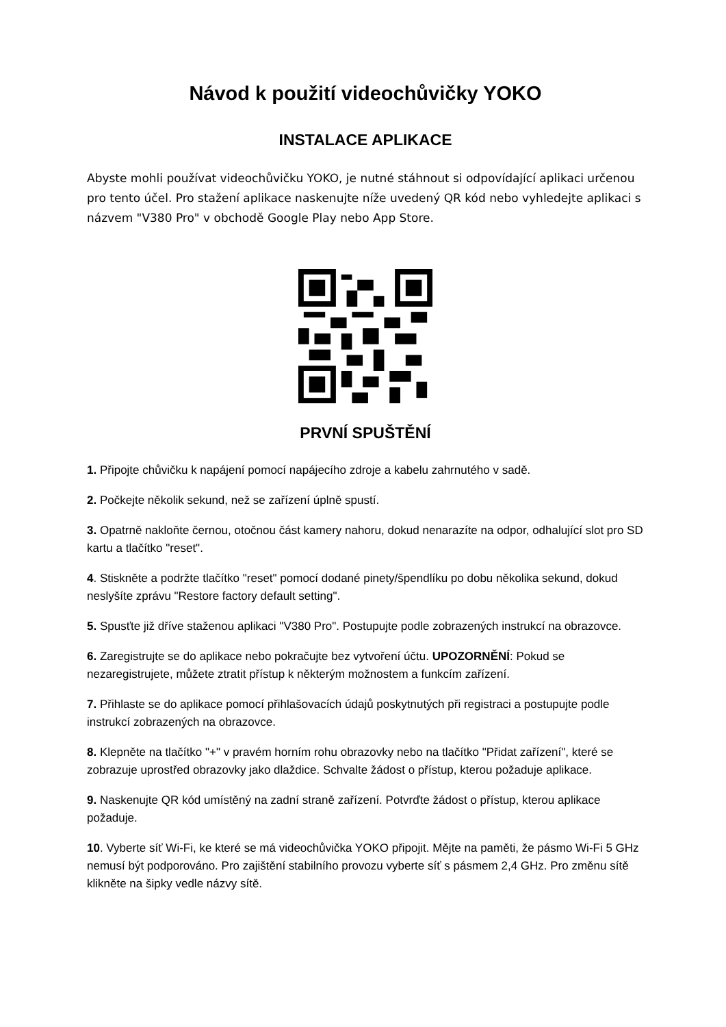Návod k použití videochůvičky YOKO
INSTALACE APLIKACE
Abyste mohli používat videochůvičku YOKO, je nutné stáhnout si odpovídající aplikaci určenou pro tento účel. Pro stažení aplikace naskenujte níže uvedený QR kód nebo vyhledejte aplikaci s názvem "V380 Pro" v obchodě Google Play nebo App Store.
PRVNÍ SPUŠTĚNÍ
1. Připojte chůvičku k napájení pomocí napájecího zdroje a kabelu zahrnutého v sadě.
2. Počkejte několik sekund, než se zařízení úplně spustí.
3. Opatrně nakloňte černou, otočnou část kamery nahoru, dokud nenarazíte na odpor, odhalující slot pro SD kartu a tlačítko "reset".
4. Stiskněte a podržte tlačítko "reset" pomocí dodané pinety/špendlíku po dobu několika sekund, dokud neslyšíte zprávu "Restore factory default setting".
5. Spusťte již dříve staženou aplikaci "V380 Pro". Postupujte podle zobrazených instrukcí na obrazovce.
6. Zaregistrujte se do aplikace nebo pokračujte bez vytvoření účtu. UPOZORNĚNÍ: Pokud se nezaregistrujete, můžete ztratit přístup k některým možnostem a funkcím zařízení.
7. Přihlaste se do aplikace pomocí přihlašovacích údajů poskytnutých při registraci a postupujte podle instrukcí zobrazených na obrazovce.
8. Klepněte na tlačítko "+" v pravém horním rohu obrazovky nebo na tlačítko "Přidat zařízení", které se zobrazuje uprostřed obrazovky jako dlaždice. Schvalte žádost o přístup, kterou požaduje aplikace.
9. Naskenujte QR kód umístěný na zadní straně zařízení. Potvrďte žádost o přístup, kterou aplikace požaduje.
10. Vyberte síť Wi-Fi, ke které se má videochůvička YOKO připojit. Mějte na paměti, že pásmo Wi-Fi 5 GHz nemusí být podporováno. Pro zajištění stabilního provozu vyberte síť s pásmem 2,4 GHz. Pro změnu sítě klikněte na šipky vedle názvy sítě.